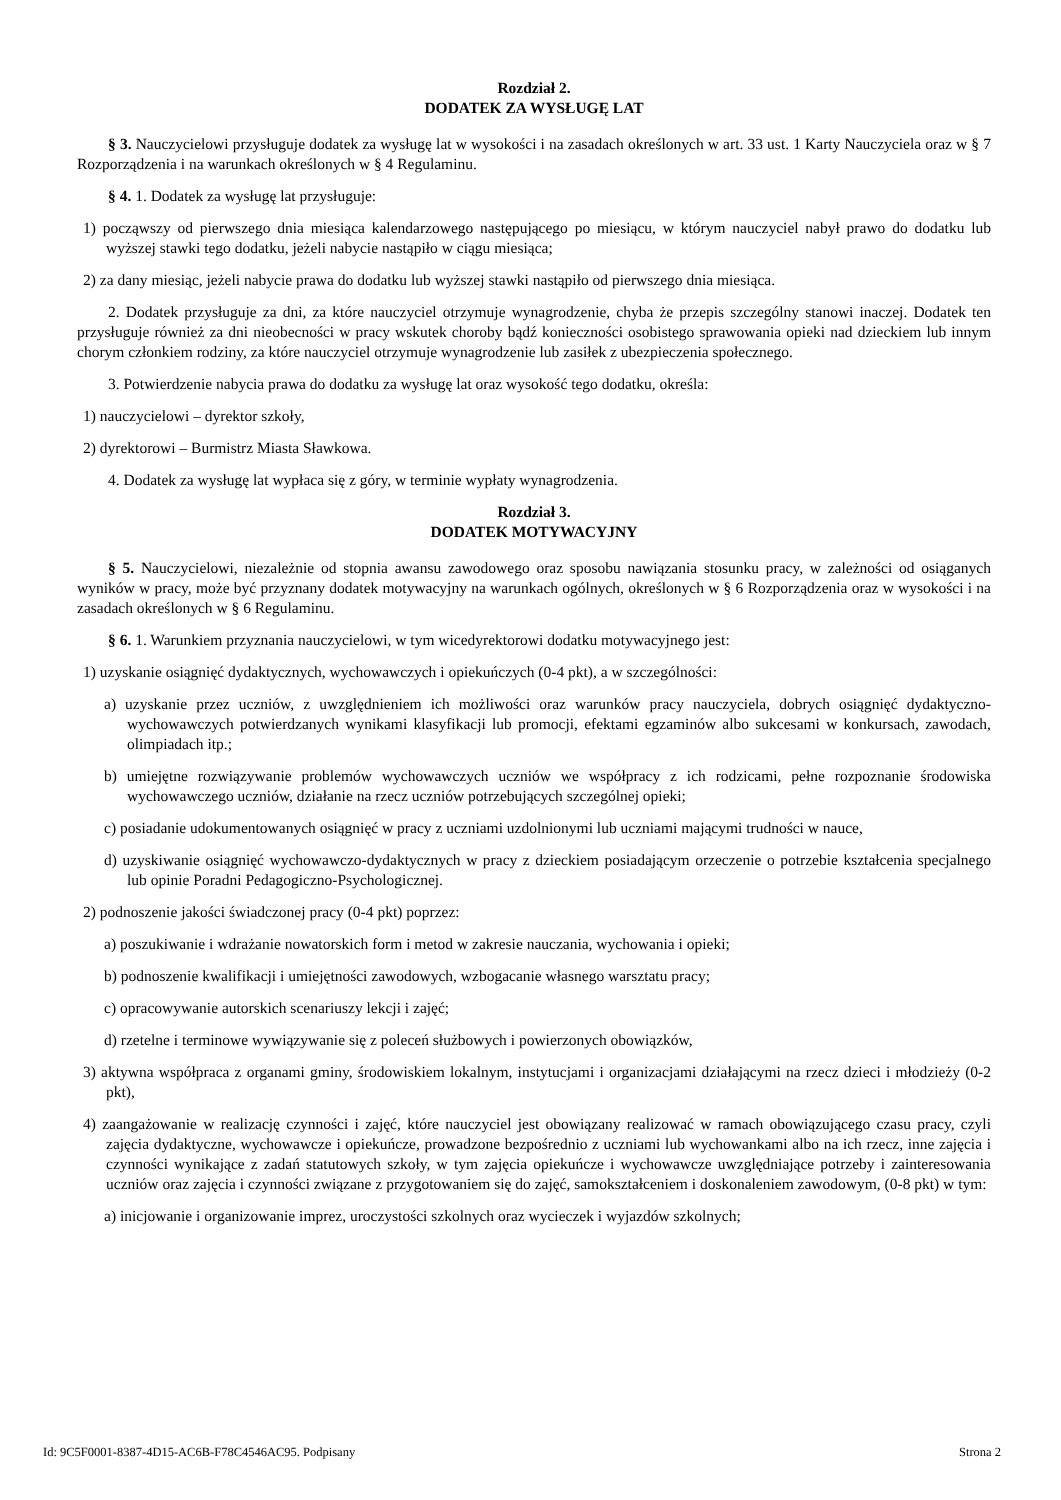Rozdział 2.
DODATEK ZA WYSŁUGĘ LAT
§ 3. Nauczycielowi przysługuje dodatek za wysługę lat w wysokości i na zasadach określonych w art. 33 ust. 1 Karty Nauczyciela oraz w § 7 Rozporządzenia i na warunkach określonych w § 4 Regulaminu.
§ 4. 1. Dodatek za wysługę lat przysługuje:
1) począwszy od pierwszego dnia miesiąca kalendarzowego następującego po miesiącu, w którym nauczyciel nabył prawo do dodatku lub wyższej stawki tego dodatku, jeżeli nabycie nastąpiło w ciągu miesiąca;
2) za dany miesiąc, jeżeli nabycie prawa do dodatku lub wyższej stawki nastąpiło od pierwszego dnia miesiąca.
2. Dodatek przysługuje za dni, za które nauczyciel otrzymuje wynagrodzenie, chyba że przepis szczególny stanowi inaczej. Dodatek ten przysługuje również za dni nieobecności w pracy wskutek choroby bądź konieczności osobistego sprawowania opieki nad dzieckiem lub innym chorym członkiem rodziny, za które nauczyciel otrzymuje wynagrodzenie lub zasiłek z ubezpieczenia społecznego.
3. Potwierdzenie nabycia prawa do dodatku za wysługę lat oraz wysokość tego dodatku, określa:
1) nauczycielowi – dyrektor szkoły,
2) dyrektorowi – Burmistrz Miasta Sławkowa.
4. Dodatek za wysługę lat wypłaca się z góry, w terminie wypłaty wynagrodzenia.
Rozdział 3.
DODATEK MOTYWACYJNY
§ 5. Nauczycielowi, niezależnie od stopnia awansu zawodowego oraz sposobu nawiązania stosunku pracy, w zależności od osiąganych wyników w pracy, może być przyznany dodatek motywacyjny na warunkach ogólnych, określonych w § 6 Rozporządzenia oraz w wysokości i na zasadach określonych w § 6 Regulaminu.
§ 6. 1. Warunkiem przyznania nauczycielowi, w tym wicedyrektorowi dodatku motywacyjnego jest:
1) uzyskanie osiągnięć dydaktycznych, wychowawczych i opiekuńczych (0-4 pkt), a w szczególności:
a) uzyskanie przez uczniów, z uwzględnieniem ich możliwości oraz warunków pracy nauczyciela, dobrych osiągnięć dydaktyczno-wychowawczych potwierdzanych wynikami klasyfikacji lub promocji, efektami egzaminów albo sukcesami w konkursach, zawodach, olimpiadach itp.;
b) umiejętne rozwiązywanie problemów wychowawczych uczniów we współpracy z ich rodzicami, pełne rozpoznanie środowiska wychowawczego uczniów, działanie na rzecz uczniów potrzebujących szczególnej opieki;
c) posiadanie udokumentowanych osiągnięć w pracy z uczniami uzdolnionymi lub uczniami mającymi trudności w nauce,
d) uzyskiwanie osiągnięć wychowawczo-dydaktycznych w pracy z dzieckiem posiadającym orzeczenie o potrzebie kształcenia specjalnego lub opinie Poradni Pedagogiczno-Psychologicznej.
2) podnoszenie jakości świadczonej pracy (0-4 pkt) poprzez:
a) poszukiwanie i wdrażanie nowatorskich form i metod w zakresie nauczania, wychowania i opieki;
b) podnoszenie kwalifikacji i umiejętności zawodowych, wzbogacanie własnego warsztatu pracy;
c) opracowywanie autorskich scenariuszy lekcji i zajęć;
d) rzetelne i terminowe wywiązywanie się z poleceń służbowych i powierzonych obowiązków,
3) aktywna współpraca z organami gminy, środowiskiem lokalnym, instytucjami i organizacjami działającymi na rzecz dzieci i młodzieży (0-2 pkt),
4) zaangażowanie w realizację czynności i zajęć, które nauczyciel jest obowiązany realizować w ramach obowiązującego czasu pracy, czyli zajęcia dydaktyczne, wychowawcze i opiekuńcze, prowadzone bezpośrednio z uczniami lub wychowankami albo na ich rzecz, inne zajęcia i czynności wynikające z zadań statutowych szkoły, w tym zajęcia opiekuńcze i wychowawcze uwzględniające potrzeby i zainteresowania uczniów oraz zajęcia i czynności związane z przygotowaniem się do zajęć, samokształceniem i doskonaleniem zawodowym, (0-8 pkt) w tym:
a) inicjowanie i organizowanie imprez, uroczystości szkolnych oraz wycieczek i wyjazdów szkolnych;
Id: 9C5F0001-8387-4D15-AC6B-F78C4546AC95. Podpisany Strona 2